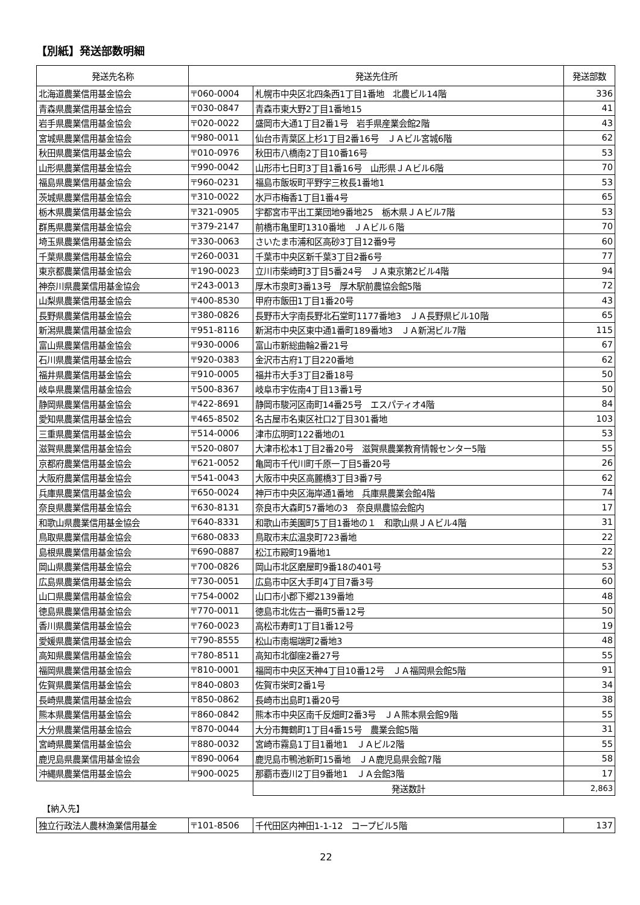【別紙】発送部数明細
| 発送先名称 | 発送先住所 | | 発送部数 |
| --- | --- | --- | --- |
| 北海道農業信用基金協会 | 〒060-0004 | 札幌市中央区北四条西1丁目1番地 北農ビル14階 | 336 |
| 青森県農業信用基金協会 | 〒030-0847 | 青森市東大野2丁目1番地15 | 41 |
| 岩手県農業信用基金協会 | 〒020-0022 | 盛岡市大通1丁目2番1号 岩手県産業会館2階 | 43 |
| 宮城県農業信用基金協会 | 〒980-0011 | 仙台市青葉区上杉1丁目2番16号 ＪＡビル宮城6階 | 62 |
| 秋田県農業信用基金協会 | 〒010-0976 | 秋田市八橋南2丁目10番16号 | 53 |
| 山形県農業信用基金協会 | 〒990-0042 | 山形市七日町3丁目1番16号 山形県ＪＡビル6階 | 70 |
| 福島県農業信用基金協会 | 〒960-0231 | 福島市飯坂町平野字三枚長1番地1 | 53 |
| 茨城県農業信用基金協会 | 〒310-0022 | 水戸市梅香1丁目1番4号 | 65 |
| 栃木県農業信用基金協会 | 〒321-0905 | 宇都宮市平出工業団地9番地25 栃木県ＪＡビル7階 | 53 |
| 群馬県農業信用基金協会 | 〒379-2147 | 前橋市亀里町1310番地 ＪＡビル６階 | 70 |
| 埼玉県農業信用基金協会 | 〒330-0063 | さいたま市浦和区高砂3丁目12番9号 | 60 |
| 千葉県農業信用基金協会 | 〒260-0031 | 千葉市中央区新千葉3丁目2番6号 | 77 |
| 東京都農業信用基金協会 | 〒190-0023 | 立川市柴崎町3丁目5番24号 ＪＡ東京第2ビル4階 | 94 |
| 神奈川県農業信用基金協会 | 〒243-0013 | 厚木市泉町3番13号 厚木駅前農協会館5階 | 72 |
| 山梨県農業信用基金協会 | 〒400-8530 | 甲府市飯田1丁目1番20号 | 43 |
| 長野県農業信用基金協会 | 〒380-0826 | 長野市大字南長野北石堂町1177番地3 ＪＡ長野県ビル10階 | 65 |
| 新潟県農業信用基金協会 | 〒951-8116 | 新潟市中央区東中通1番町189番地3 ＪＡ新潟ビル7階 | 115 |
| 富山県農業信用基金協会 | 〒930-0006 | 富山市新総曲輪2番21号 | 67 |
| 石川県農業信用基金協会 | 〒920-0383 | 金沢市古府1丁目220番地 | 62 |
| 福井県農業信用基金協会 | 〒910-0005 | 福井市大手3丁目2番18号 | 50 |
| 岐阜県農業信用基金協会 | 〒500-8367 | 岐阜市宇佐南4丁目13番1号 | 50 |
| 静岡県農業信用基金協会 | 〒422-8691 | 静岡市駿河区南町14番25号 エスパティオ4階 | 84 |
| 愛知県農業信用基金協会 | 〒465-8502 | 名古屋市名東区社口2丁目301番地 | 103 |
| 三重県農業信用基金協会 | 〒514-0006 | 津市広明町122番地の1 | 53 |
| 滋賀県農業信用基金協会 | 〒520-0807 | 大津市松本1丁目2番20号 滋賀県農業教育情報センター5階 | 55 |
| 京都府農業信用基金協会 | 〒621-0052 | 亀岡市千代川町千原一丁目5番20号 | 26 |
| 大阪府農業信用基金協会 | 〒541-0043 | 大阪市中央区高麗橋3丁目3番7号 | 62 |
| 兵庫県農業信用基金協会 | 〒650-0024 | 神戸市中央区海岸通1番地 兵庫県農業会館4階 | 74 |
| 奈良県農業信用基金協会 | 〒630-8131 | 奈良市大森町57番地の3 奈良県農協会館内 | 17 |
| 和歌山県農業信用基金協会 | 〒640-8331 | 和歌山市美園町5丁目1番地の１ 和歌山県ＪＡビル4階 | 31 |
| 鳥取県農業信用基金協会 | 〒680-0833 | 鳥取市末広温泉町723番地 | 22 |
| 島根県農業信用基金協会 | 〒690-0887 | 松江市殿町19番地1 | 22 |
| 岡山県農業信用基金協会 | 〒700-0826 | 岡山市北区磨屋町9番18の401号 | 53 |
| 広島県農業信用基金協会 | 〒730-0051 | 広島市中区大手町4丁目7番3号 | 60 |
| 山口県農業信用基金協会 | 〒754-0002 | 山口市小郡下郷2139番地 | 48 |
| 徳島県農業信用基金協会 | 〒770-0011 | 徳島市北佐古一番町5番12号 | 50 |
| 香川県農業信用基金協会 | 〒760-0023 | 高松市寿町1丁目1番12号 | 19 |
| 愛媛県農業信用基金協会 | 〒790-8555 | 松山市南堀端町2番地3 | 48 |
| 高知県農業信用基金協会 | 〒780-8511 | 高知市北御座2番27号 | 55 |
| 福岡県農業信用基金協会 | 〒810-0001 | 福岡市中央区天神4丁目10番12号 ＪＡ福岡県会館5階 | 91 |
| 佐賀県農業信用基金協会 | 〒840-0803 | 佐賀市栄町2番1号 | 34 |
| 長崎県農業信用基金協会 | 〒850-0862 | 長崎市出島町1番20号 | 38 |
| 熊本県農業信用基金協会 | 〒860-0842 | 熊本市中央区南千反畑町2番3号 ＪＡ熊本県会館9階 | 55 |
| 大分県農業信用基金協会 | 〒870-0044 | 大分市舞鶴町1丁目4番15号 農業会館5階 | 31 |
| 宮崎県農業信用基金協会 | 〒880-0032 | 宮崎市霧島1丁目1番地1 ＪＡビル2階 | 55 |
| 鹿児島県農業信用基金協会 | 〒890-0064 | 鹿児島市鴨池新町15番地 ＪＡ鹿児島県会館7階 | 58 |
| 沖縄県農業信用基金協会 | 〒900-0025 | 那覇市壺川2丁目9番地1 ＪＡ会館3階 | 17 |
| | | 発送数計 | 2,863 |
【納入先】
| 独立行政法人農林漁業信用基金 | 〒101-8506 | 千代田区内神田1-1-12 コープビル5階 | 137 |
22